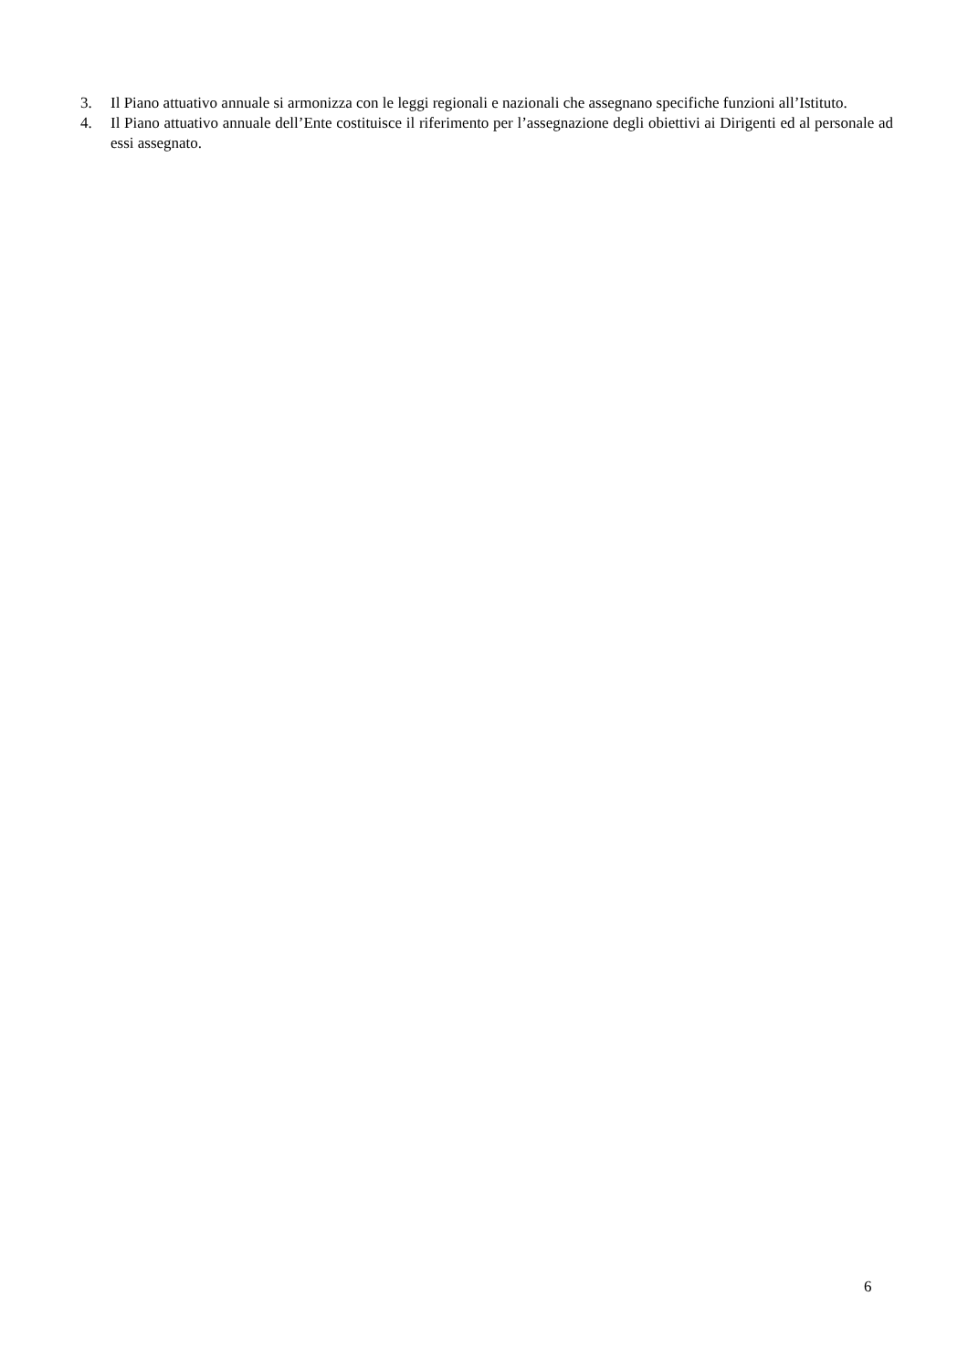3. Il Piano attuativo annuale si armonizza con le leggi regionali e nazionali che assegnano specifiche funzioni all’Istituto.
4. Il Piano attuativo annuale dell’Ente costituisce il riferimento per l’assegnazione degli obiettivi ai Dirigenti ed al personale ad essi assegnato.
6